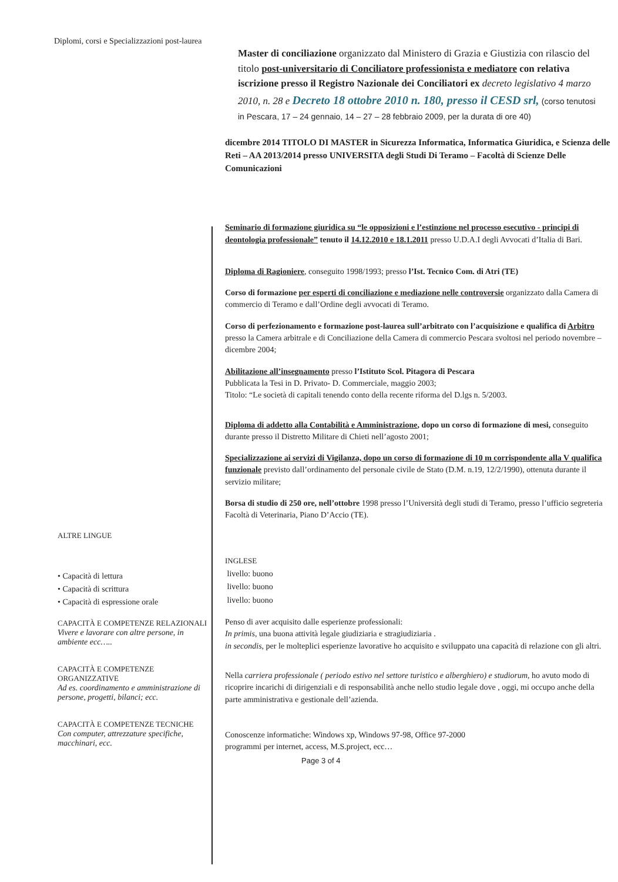Diplomi, corsi e Specializzazioni post-laurea
Master di conciliazione organizzato dal Ministero di Grazia e Giustizia con rilascio del titolo post-universitario di Conciliatore professionista e mediatore con relativa iscrizione presso il Registro Nazionale dei Conciliatori ex decreto legislativo 4 marzo 2010, n. 28 e Decreto 18 ottobre 2010 n. 180, presso il CESD srl, (corso tenutosi in Pescara, 17 – 24 gennaio, 14 – 27 – 28 febbraio 2009, per la durata di ore 40)
dicembre 2014 TITOLO DI MASTER in Sicurezza Informatica, Informatica Giuridica, e Scienza delle Reti – AA 2013/2014 presso UNIVERSITA degli Studi Di Teramo – Facoltà di Scienze Delle Comunicazioni
Seminario di formazione giuridica su “le opposizioni e l’estinzione nel processo esecutivo - principi di deontologia professionale” tenuto il 14.12.2010 e 18.1.2011 presso U.D.A.I degli Avvocati d’Italia di Bari.
Diploma di Ragioniere, conseguito 1998/1993; presso l’Ist. Tecnico Com. di Atri (TE)
Corso di formazione per esperti di conciliazione e mediazione nelle controversie organizzato dalla Camera di commercio di Teramo e dall’Ordine degli avvocati di Teramo.
Corso di perfezionamento e formazione post-laurea sull’arbitrato con l’acquisizione e qualifica di Arbitro presso la Camera arbitrale e di Conciliazione della Camera di commercio Pescara svoltosi nel periodo novembre –dicembre 2004;
Abilitazione all’insegnamento presso l’Istituto Scol. Pitagora di Pescara
Pubblicata la Tesi in D. Privato- D. Commerciale, maggio 2003;
Titolo: “Le società di capitali tenendo conto della recente riforma del D.lgs n. 5/2003.
Diploma di addetto alla Contabilità e Amministrazione, dopo un corso di formazione di mesi, conseguito durante presso il Distretto Militare di Chieti nell’agosto 2001;
Specializzazione ai servizi di Vigilanza, dopo un corso di formazione di 10 m corrispondente alla V qualifica funzionale previsto dall’ordinamento del personale civile de Stato (D.M. n.19, 12/2/1990), ottenuta durante il servizio militare;
Borsa di studio di 250 ore, nell’ottobre 1998 presso l’Università degli studi di Teramo, presso l’ufficio segreteria Facoltà di Veterinaria, Piano D’Accio (TE).
ALTRE LINGUE
• Capacità di lettura
• Capacità di scrittura
• Capacità di espressione orale
CAPACITÀ E COMPETENZE RELAZIONALI
Vivere e lavorare con altre persone, in ambiente ecc…..
CAPACITÀ E COMPETENZE ORGANIZZATIVE
Ad es. coordinamento e amministrazione di persone, progetti, bilanci; ecc.
CAPACITÀ E COMPETENZE TECNICHE
Con computer, attrezzature specifiche, macchinari, ecc.
INGLESE
livello: buono
livello: buono
livello: buono
Penso di aver acquisito dalle esperienze professionali:
In primis, una buona attività legale giudiziaria e stragiudiziaria .
in secondis, per le molteplici esperienze lavorative ho acquisito e sviluppato una capacità di relazione con gli altri.
Nella carriera professionale ( periodo estivo nel settore turistico e alberghiero) e studiorum, ho avuto modo di ricoprire incarichi di dirigenziali e di responsabilità anche nello studio legale dove , oggi, mi occupo anche della parte amministrativa e gestionale dell’azienda.
Conoscenze informatiche: Windows xp, Windows 97-98, Office 97-2000
programmi per internet, access, M.S.project, ecc…
Page 3 of 4